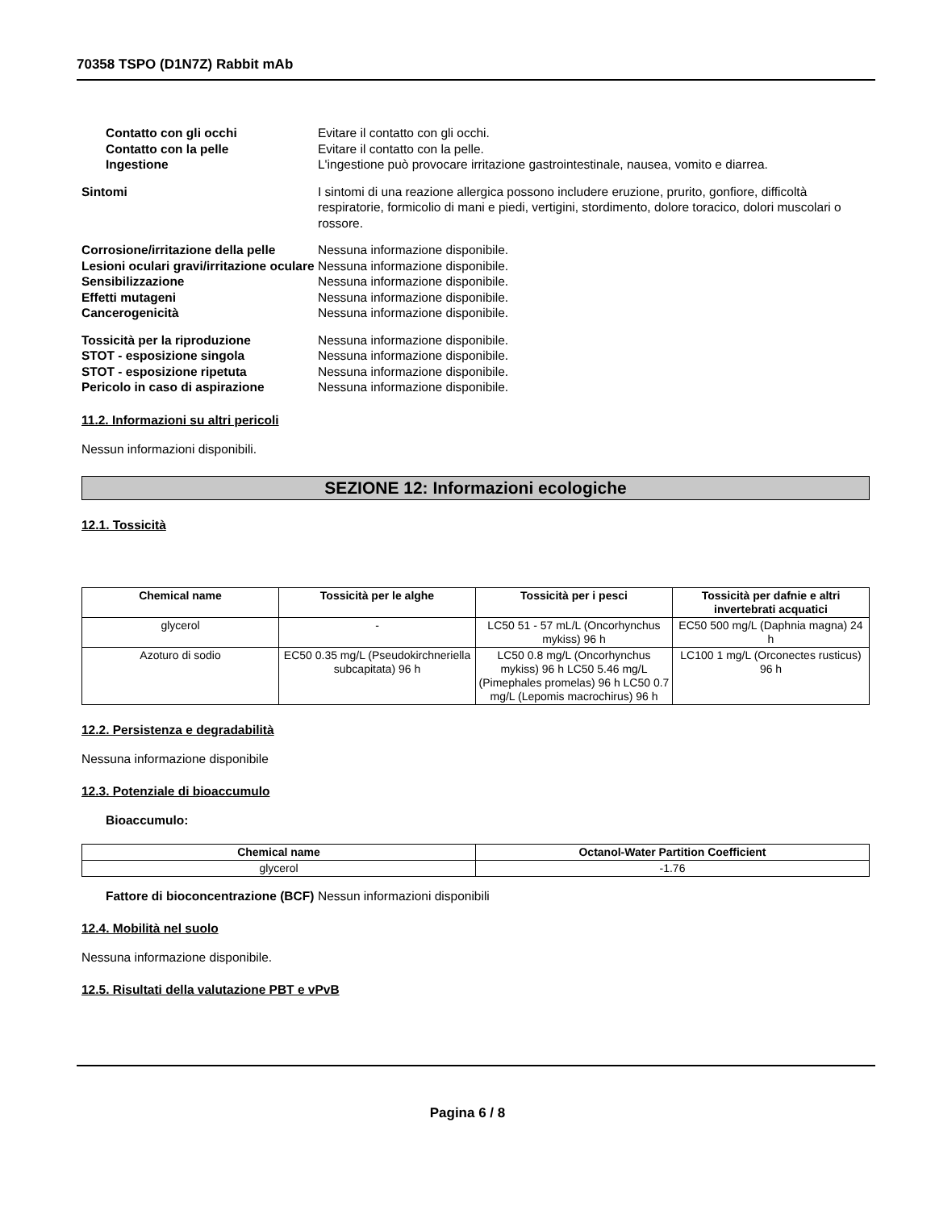70358 TSPO (D1N7Z) Rabbit mAb
Contatto con gli occhi Evitare il contatto con gli occhi.
Contatto con la pelle Evitare il contatto con la pelle.
Ingestione L'ingestione può provocare irritazione gastrointestinale, nausea, vomito e diarrea.
Sintomi I sintomi di una reazione allergica possono includere eruzione, prurito, gonfiore, difficoltà respiratorie, formicolio di mani e piedi, vertigini, stordimento, dolore toracico, dolori muscolari o rossore.
Corrosione/irritazione della pelle
Nessuna informazione disponibile.
Lesioni oculari gravi/irritazione oculare
Nessuna informazione disponibile.
Sensibilizzazione Nessuna informazione disponibile.
Effetti mutageni Nessuna informazione disponibile.
Cancerogenicità Nessuna informazione disponibile.
Tossicità per la riproduzione Nessuna informazione disponibile.
STOT - esposizione singola Nessuna informazione disponibile.
STOT - esposizione ripetuta Nessuna informazione disponibile.
Pericolo in caso di aspirazione Nessuna informazione disponibile.
11.2. Informazioni su altri pericoli
Nessun informazioni disponibili.
SEZIONE 12: Informazioni ecologiche
12.1. Tossicità
| Chemical name | Tossicità per le alghe | Tossicità per i pesci | Tossicità per dafnie e altri invertebrati acquatici |
| --- | --- | --- | --- |
| glycerol | - | LC50 51 - 57 mL/L (Oncorhynchus mykiss) 96 h | EC50 500 mg/L (Daphnia magna) 24 h |
| Azoturo di sodio | EC50 0.35 mg/L (Pseudokirchneriella subcapitata) 96 h | LC50 0.8 mg/L (Oncorhynchus mykiss) 96 h LC50 5.46 mg/L (Pimephales promelas) 96 h LC50 0.7 mg/L (Lepomis macrochirus) 96 h | LC100 1 mg/L (Orconectes rusticus) 96 h |
12.2. Persistenza e degradabilità
Nessuna informazione disponibile
12.3. Potenziale di bioaccumulo
Bioaccumulo:
| Chemical name | Octanol-Water Partition Coefficient |
| --- | --- |
| glycerol | -1.76 |
Fattore di bioconcentrazione (BCF)
Nessun informazioni disponibili
12.4. Mobilità nel suolo
Nessuna informazione disponibile.
12.5. Risultati della valutazione PBT e vPvB
Pagina 6 / 8